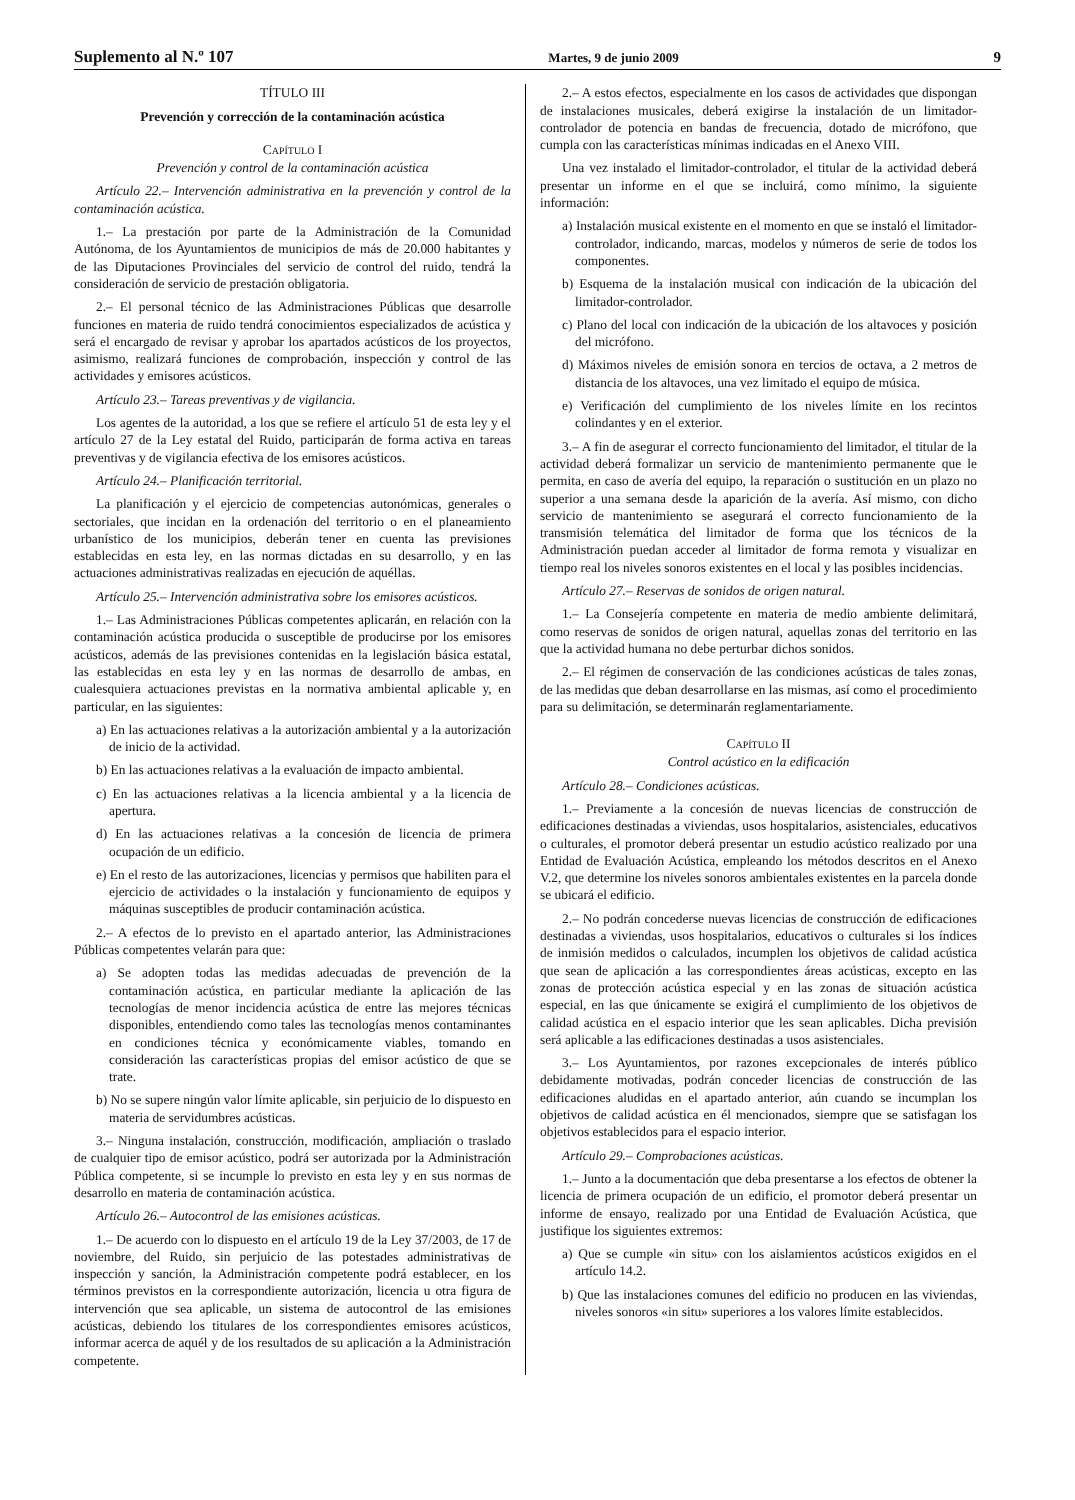Suplemento al N.º 107 Martes, 9 de junio 2009 9
TÍTULO III
Prevención y corrección de la contaminación acústica
CAPÍTULO I
Prevención y control de la contaminación acústica
Artículo 22.– Intervención administrativa en la prevención y control de la contaminación acústica.
1.– La prestación por parte de la Administración de la Comunidad Autónoma, de los Ayuntamientos de municipios de más de 20.000 habitantes y de las Diputaciones Provinciales del servicio de control del ruido, tendrá la consideración de servicio de prestación obligatoria.
2.– El personal técnico de las Administraciones Públicas que desarrolle funciones en materia de ruido tendrá conocimientos especializados de acústica y será el encargado de revisar y aprobar los apartados acústicos de los proyectos, asimismo, realizará funciones de comprobación, inspección y control de las actividades y emisores acústicos.
Artículo 23.– Tareas preventivas y de vigilancia.
Los agentes de la autoridad, a los que se refiere el artículo 51 de esta ley y el artículo 27 de la Ley estatal del Ruido, participarán de forma activa en tareas preventivas y de vigilancia efectiva de los emisores acústicos.
Artículo 24.– Planificación territorial.
La planificación y el ejercicio de competencias autonómicas, generales o sectoriales, que incidan en la ordenación del territorio o en el planeamiento urbanístico de los municipios, deberán tener en cuenta las previsiones establecidas en esta ley, en las normas dictadas en su desarrollo, y en las actuaciones administrativas realizadas en ejecución de aquéllas.
Artículo 25.– Intervención administrativa sobre los emisores acústicos.
1.– Las Administraciones Públicas competentes aplicarán, en relación con la contaminación acústica producida o susceptible de producirse por los emisores acústicos, además de las previsiones contenidas en la legislación básica estatal, las establecidas en esta ley y en las normas de desarrollo de ambas, en cualesquiera actuaciones previstas en la normativa ambiental aplicable y, en particular, en las siguientes:
a) En las actuaciones relativas a la autorización ambiental y a la autorización de inicio de la actividad.
b) En las actuaciones relativas a la evaluación de impacto ambiental.
c) En las actuaciones relativas a la licencia ambiental y a la licencia de apertura.
d) En las actuaciones relativas a la concesión de licencia de primera ocupación de un edificio.
e) En el resto de las autorizaciones, licencias y permisos que habiliten para el ejercicio de actividades o la instalación y funcionamiento de equipos y máquinas susceptibles de producir contaminación acústica.
2.– A efectos de lo previsto en el apartado anterior, las Administraciones Públicas competentes velarán para que:
a) Se adopten todas las medidas adecuadas de prevención de la contaminación acústica, en particular mediante la aplicación de las tecnologías de menor incidencia acústica de entre las mejores técnicas disponibles, entendiendo como tales las tecnologías menos contaminantes en condiciones técnica y económicamente viables, tomando en consideración las características propias del emisor acústico de que se trate.
b) No se supere ningún valor límite aplicable, sin perjuicio de lo dispuesto en materia de servidumbres acústicas.
3.– Ninguna instalación, construcción, modificación, ampliación o traslado de cualquier tipo de emisor acústico, podrá ser autorizada por la Administración Pública competente, si se incumple lo previsto en esta ley y en sus normas de desarrollo en materia de contaminación acústica.
Artículo 26.– Autocontrol de las emisiones acústicas.
1.– De acuerdo con lo dispuesto en el artículo 19 de la Ley 37/2003, de 17 de noviembre, del Ruido, sin perjuicio de las potestades administrativas de inspección y sanción, la Administración competente podrá establecer, en los términos previstos en la correspondiente autorización, licencia u otra figura de intervención que sea aplicable, un sistema de autocontrol de las emisiones acústicas, debiendo los titulares de los correspondientes emisores acústicos, informar acerca de aquél y de los resultados de su aplicación a la Administración competente.
2.– A estos efectos, especialmente en los casos de actividades que dispongan de instalaciones musicales, deberá exigirse la instalación de un limitador-controlador de potencia en bandas de frecuencia, dotado de micrófono, que cumpla con las características mínimas indicadas en el Anexo VIII.
Una vez instalado el limitador-controlador, el titular de la actividad deberá presentar un informe en el que se incluirá, como mínimo, la siguiente información:
a) Instalación musical existente en el momento en que se instaló el limitador-controlador, indicando, marcas, modelos y números de serie de todos los componentes.
b) Esquema de la instalación musical con indicación de la ubicación del limitador-controlador.
c) Plano del local con indicación de la ubicación de los altavoces y posición del micrófono.
d) Máximos niveles de emisión sonora en tercios de octava, a 2 metros de distancia de los altavoces, una vez limitado el equipo de música.
e) Verificación del cumplimiento de los niveles límite en los recintos colindantes y en el exterior.
3.– A fin de asegurar el correcto funcionamiento del limitador, el titular de la actividad deberá formalizar un servicio de mantenimiento permanente que le permita, en caso de avería del equipo, la reparación o sustitución en un plazo no superior a una semana desde la aparición de la avería. Así mismo, con dicho servicio de mantenimiento se asegurará el correcto funcionamiento de la transmisión telemática del limitador de forma que los técnicos de la Administración puedan acceder al limitador de forma remota y visualizar en tiempo real los niveles sonoros existentes en el local y las posibles incidencias.
Artículo 27.– Reservas de sonidos de origen natural.
1.– La Consejería competente en materia de medio ambiente delimitará, como reservas de sonidos de origen natural, aquellas zonas del territorio en las que la actividad humana no debe perturbar dichos sonidos.
2.– El régimen de conservación de las condiciones acústicas de tales zonas, de las medidas que deban desarrollarse en las mismas, así como el procedimiento para su delimitación, se determinarán reglamentariamente.
CAPÍTULO II
Control acústico en la edificación
Artículo 28.– Condiciones acústicas.
1.– Previamente a la concesión de nuevas licencias de construcción de edificaciones destinadas a viviendas, usos hospitalarios, asistenciales, educativos o culturales, el promotor deberá presentar un estudio acústico realizado por una Entidad de Evaluación Acústica, empleando los métodos descritos en el Anexo V.2, que determine los niveles sonoros ambientales existentes en la parcela donde se ubicará el edificio.
2.– No podrán concederse nuevas licencias de construcción de edificaciones destinadas a viviendas, usos hospitalarios, educativos o culturales si los índices de inmisión medidos o calculados, incumplen los objetivos de calidad acústica que sean de aplicación a las correspondientes áreas acústicas, excepto en las zonas de protección acústica especial y en las zonas de situación acústica especial, en las que únicamente se exigirá el cumplimiento de los objetivos de calidad acústica en el espacio interior que les sean aplicables. Dicha previsión será aplicable a las edificaciones destinadas a usos asistenciales.
3.– Los Ayuntamientos, por razones excepcionales de interés público debidamente motivadas, podrán conceder licencias de construcción de las edificaciones aludidas en el apartado anterior, aún cuando se incumplan los objetivos de calidad acústica en él mencionados, siempre que se satisfagan los objetivos establecidos para el espacio interior.
Artículo 29.– Comprobaciones acústicas.
1.– Junto a la documentación que deba presentarse a los efectos de obtener la licencia de primera ocupación de un edificio, el promotor deberá presentar un informe de ensayo, realizado por una Entidad de Evaluación Acústica, que justifique los siguientes extremos:
a) Que se cumple «in situ» con los aislamientos acústicos exigidos en el artículo 14.2.
b) Que las instalaciones comunes del edificio no producen en las viviendas, niveles sonoros «in situ» superiores a los valores límite establecidos.